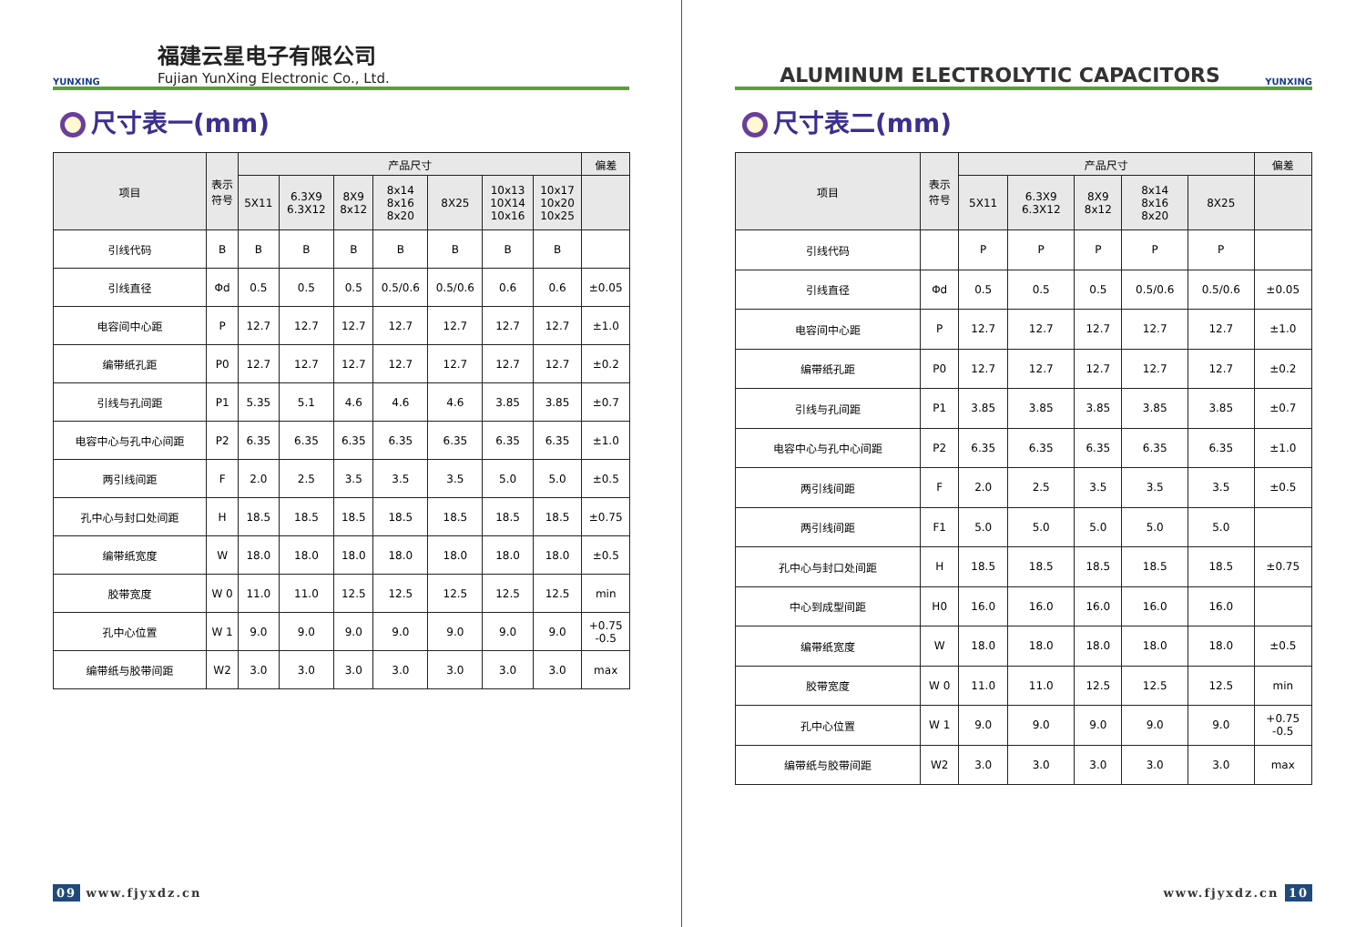YUNXING
福建云星电子有限公司
Fujian YunXing Electronic Co., Ltd.
尺寸表一(mm)
| 项目 | 表示 符号 | 产品尺寸 | | | | | | | 偏差 |
| --- | --- | --- | --- | --- | --- | --- | --- | --- | --- |
| | | 5X11 | 6.3X9 6.3X12 | 8X9 8x12 | 8x14 8x16 8x20 | 8X25 | 10x13 10X14 10x16 | 10x17 10x20 10x25 | |
| 引线代码 | B | B | B | B | B | B | B | B | |
| 引线直径 | Φd | 0.5 | 0.5 | 0.5 | 0.5/0.6 | 0.5/0.6 | 0.6 | 0.6 | ±0.05 |
| 电容间中心距 | P | 12.7 | 12.7 | 12.7 | 12.7 | 12.7 | 12.7 | 12.7 | ±1.0 |
| 编带纸孔距 | P0 | 12.7 | 12.7 | 12.7 | 12.7 | 12.7 | 12.7 | 12.7 | ±0.2 |
| 引线与孔间距 | P1 | 5.35 | 5.1 | 4.6 | 4.6 | 4.6 | 3.85 | 3.85 | ±0.7 |
| 电容中心与孔中心间距 | P2 | 6.35 | 6.35 | 6.35 | 6.35 | 6.35 | 6.35 | 6.35 | ±1.0 |
| 两引线间距 | F | 2.0 | 2.5 | 3.5 | 3.5 | 3.5 | 5.0 | 5.0 | ±0.5 |
| 孔中心与封口处间距 | H | 18.5 | 18.5 | 18.5 | 18.5 | 18.5 | 18.5 | 18.5 | ±0.75 |
| 编带纸宽度 | W | 18.0 | 18.0 | 18.0 | 18.0 | 18.0 | 18.0 | 18.0 | ±0.5 |
| 胶带宽度 | W 0 | 11.0 | 11.0 | 12.5 | 12.5 | 12.5 | 12.5 | 12.5 | min |
| 孔中心位置 | W 1 | 9.0 | 9.0 | 9.0 | 9.0 | 9.0 | 9.0 | 9.0 | +0.75 -0.5 |
| 编带纸与胶带间距 | W2 | 3.0 | 3.0 | 3.0 | 3.0 | 3.0 | 3.0 | 3.0 | max |
09 www.fjyxdz.cn
ALUMINUM ELECTROLYTIC CAPACITORS
YUNXING
尺寸表二(mm)
| 项目 | 表示 符号 | 产品尺寸 | | | | | 偏差 |
| --- | --- | --- | --- | --- | --- | --- | --- |
| | | 5X11 | 6.3X9 6.3X12 | 8X9 8x12 | 8x14 8x16 8x20 | 8X25 | |
| 引线代码 | | P | P | P | P | P | |
| 引线直径 | Φd | 0.5 | 0.5 | 0.5 | 0.5/0.6 | 0.5/0.6 | ±0.05 |
| 电容间中心距 | P | 12.7 | 12.7 | 12.7 | 12.7 | 12.7 | ±1.0 |
| 编带纸孔距 | P0 | 12.7 | 12.7 | 12.7 | 12.7 | 12.7 | ±0.2 |
| 引线与孔间距 | P1 | 3.85 | 3.85 | 3.85 | 3.85 | 3.85 | ±0.7 |
| 电容中心与孔中心间距 | P2 | 6.35 | 6.35 | 6.35 | 6.35 | 6.35 | ±1.0 |
| 两引线间距 | F | 2.0 | 2.5 | 3.5 | 3.5 | 3.5 | ±0.5 |
| 两引线间距 | F1 | 5.0 | 5.0 | 5.0 | 5.0 | 5.0 | |
| 孔中心与封口处间距 | H | 18.5 | 18.5 | 18.5 | 18.5 | 18.5 | ±0.75 |
| 中心到成型间距 | H0 | 16.0 | 16.0 | 16.0 | 16.0 | 16.0 | |
| 编带纸宽度 | W | 18.0 | 18.0 | 18.0 | 18.0 | 18.0 | ±0.5 |
| 胶带宽度 | W 0 | 11.0 | 11.0 | 12.5 | 12.5 | 12.5 | min |
| 孔中心位置 | W 1 | 9.0 | 9.0 | 9.0 | 9.0 | 9.0 | +0.75 -0.5 |
| 编带纸与胶带间距 | W2 | 3.0 | 3.0 | 3.0 | 3.0 | 3.0 | max |
www.fjyxdz.cn 10